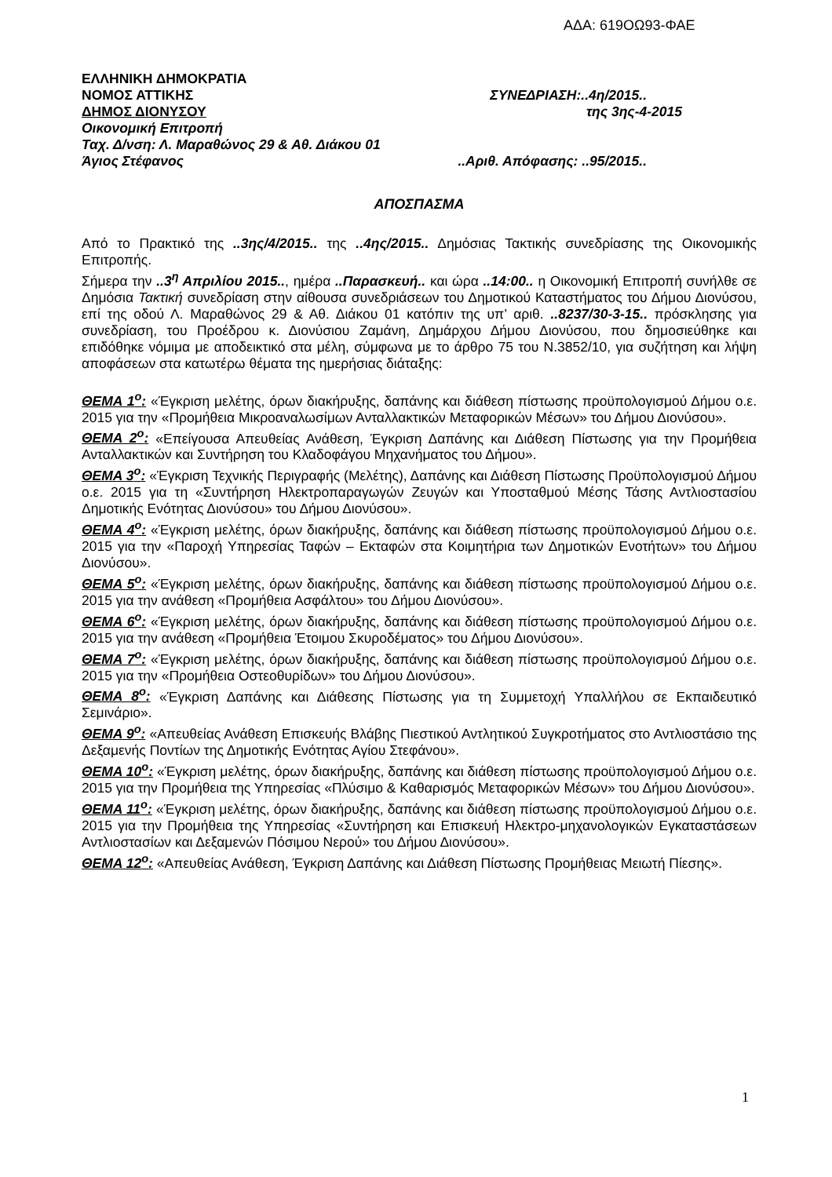ΑΔΑ: 619ΟΩ93-ΦΑΕ
ΕΛΛΗΝΙΚΗ ΔΗΜΟΚΡΑΤΙΑ
ΝΟΜΟΣ ΑΤΤΙΚΗΣ ΣΥΝΕΔΡΙΑΣΗ:..4η/2015..
ΔΗΜΟΣ ΔΙΟΝΥΣΟΥ της 3ης-4-2015
Οικονομική Επιτροπή
Ταχ. Δ/νση: Λ. Μαραθώνος 29 & Αθ. Διάκου 01
Άγιος Στέφανος..Αριθ. Απόφασης: ..95/2015..
ΑΠΟΣΠΑΣΜΑ
Από το Πρακτικό της ..3ης/4/2015.. της ..4ης/2015.. Δημόσιας Τακτικής συνεδρίασης της Οικονομικής Επιτροπής.
Σήμερα την ..3<sup>η</sup> Απριλίου 2015.., ημέρα ..Παρασκευή.. και ώρα ..14:00.. η Οικονομική Επιτροπή συνήλθε σε Δημόσια Τακτική συνεδρίαση στην αίθουσα συνεδριάσεων του Δημοτικού Καταστήματος του Δήμου Διονύσου, επί της οδού Λ. Μαραθώνος 29 & Αθ. Διάκου 01 κατόπιν της υπ’ αριθ. ..8237/30-3-15.. πρόσκλησης για συνεδρίαση, του Προέδρου κ. Διονύσιου Ζαμάνη, Δημάρχου Δήμου Διονύσου, που δημοσιεύθηκε και επιδόθηκε νόμιμα με αποδεικτικό στα μέλη, σύμφωνα με το άρθρο 75 του Ν.3852/10, για συζήτηση και λήψη αποφάσεων στα κατωτέρω θέματα της ημερήσιας διάταξης:
ΘΕΜΑ 1<sup>ο</sup>: «Έγκριση μελέτης, όρων διακήρυξης, δαπάνης και διάθεση πίστωσης προϋπολογισμού Δήμου ο.ε. 2015 για την «Προμήθεια Μικροαναλωσίμων Ανταλλακτικών Μεταφορικών Μέσων» του Δήμου Διονύσου».
ΘΕΜΑ 2<sup>ο</sup>: «Επείγουσα Απευθείας Ανάθεση, Έγκριση Δαπάνης και Διάθεση Πίστωσης για την Προμήθεια Ανταλλακτικών και Συντήρηση του Κλαδοφάγου Μηχανήματος του Δήμου».
ΘΕΜΑ 3<sup>ο</sup>: «Έγκριση Τεχνικής Περιγραφής (Μελέτης), Δαπάνης και Διάθεση Πίστωσης Προϋπολογισμού Δήμου ο.ε. 2015 για τη «Συντήρηση Ηλεκτροπαραγωγών Ζευγών και Υποσταθμού Μέσης Τάσης Αντλιοστασίου Δημοτικής Ενότητας Διονύσου» του Δήμου Διονύσου».
ΘΕΜΑ 4<sup>ο</sup>: «Έγκριση μελέτης, όρων διακήρυξης, δαπάνης και διάθεση πίστωσης προϋπολογισμού Δήμου ο.ε. 2015 για την «Παροχή Υπηρεσίας Ταφών – Εκταφών στα Κοιμητήρια των Δημοτικών Ενοτήτων» του Δήμου Διονύσου».
ΘΕΜΑ 5<sup>ο</sup>: «Έγκριση μελέτης, όρων διακήρυξης, δαπάνης και διάθεση πίστωσης προϋπολογισμού Δήμου ο.ε. 2015 για την ανάθεση «Προμήθεια Ασφάλτου» του Δήμου Διονύσου».
ΘΕΜΑ 6<sup>ο</sup>: «Έγκριση μελέτης, όρων διακήρυξης, δαπάνης και διάθεση πίστωσης προϋπολογισμού Δήμου ο.ε. 2015 για την ανάθεση «Προμήθεια Έτοιμου Σκυροδέματος» του Δήμου Διονύσου».
ΘΕΜΑ 7<sup>ο</sup>: «Έγκριση μελέτης, όρων διακήρυξης, δαπάνης και διάθεση πίστωσης προϋπολογισμού Δήμου ο.ε. 2015 για την «Προμήθεια Οστεοθυρίδων» του Δήμου Διονύσου».
ΘΕΜΑ 8<sup>ο</sup>: «Έγκριση Δαπάνης και Διάθεσης Πίστωσης για τη Συμμετοχή Υπαλλήλου σε Εκπαιδευτικό Σεμινάριο».
ΘΕΜΑ 9<sup>ο</sup>: «Απευθείας Ανάθεση Επισκευής Βλάβης Πιεστικού Αντλητικού Συγκροτήματος στο Αντλιοστάσιο της Δεξαμενής Ποντίων της Δημοτικής Ενότητας Αγίου Στεφάνου».
ΘΕΜΑ 10<sup>ο</sup>: «Έγκριση μελέτης, όρων διακήρυξης, δαπάνης και διάθεση πίστωσης προϋπολογισμού Δήμου ο.ε. 2015 για την Προμήθεια της Υπηρεσίας «Πλύσιμο & Καθαρισμός Μεταφορικών Μέσων» του Δήμου Διονύσου».
ΘΕΜΑ 11<sup>ο</sup>: «Έγκριση μελέτης, όρων διακήρυξης, δαπάνης και διάθεση πίστωσης προϋπολογισμού Δήμου ο.ε. 2015 για την Προμήθεια της Υπηρεσίας «Συντήρηση και Επισκευή Ηλεκτρο-μηχανολογικών Εγκαταστάσεων Αντλιοστασίων και Δεξαμενών Πόσιμου Νερού» του Δήμου Διονύσου».
ΘΕΜΑ 12<sup>ο</sup>: «Απευθείας Ανάθεση, Έγκριση Δαπάνης και Διάθεση Πίστωσης Προμήθειας Μειωτή Πίεσης».
1